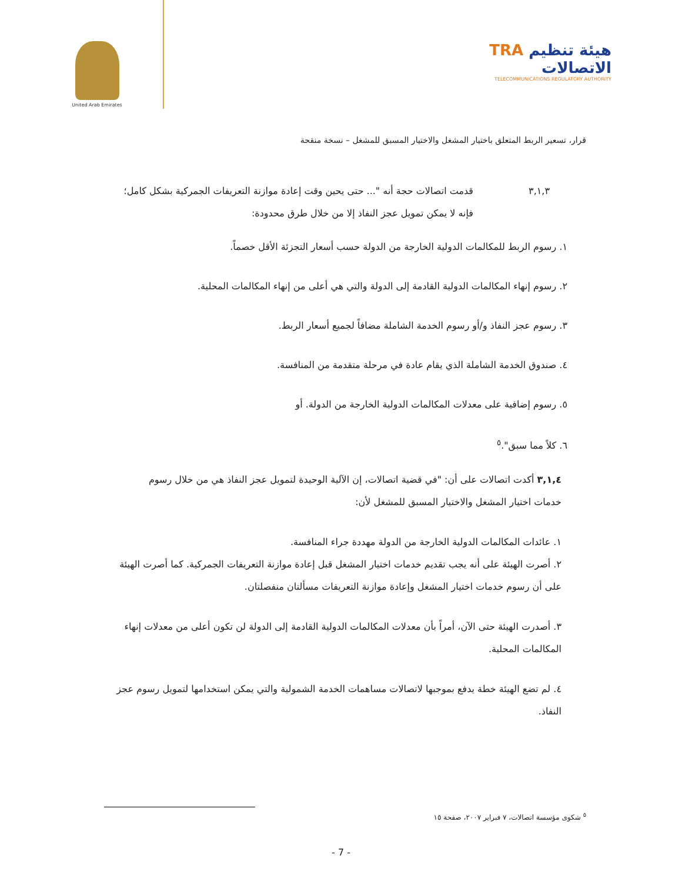United Arab Emirates
TRA هيئة تنظيم الاتصالات
TELECOMMUNICATIONS REGULATORY AUTHORITY
قرار، تسعير الربط المتعلق باختيار المشغل والاختيار المسبق للمشغل – نسخة منقحة
٣,١,٣ قدمت اتصالات حجة أنه "... حتى يحين وقت إعادة موازنة التعريفات الجمركية بشكل كامل؛ فإنه لا يمكن تمويل عجز النفاذ إلا من خلال طرق محدودة:
١. رسوم الربط للمكالمات الدولية الخارجة من الدولة حسب أسعار التجزئة الأقل خصماً.
٢. رسوم إنهاء المكالمات الدولية القادمة إلى الدولة والتي هي أعلى من إنهاء المكالمات المحلية.
٣. رسوم عجز النفاذ و/أو رسوم الخدمة الشاملة مضافاً لجميع أسعار الربط.
٤. صندوق الخدمة الشاملة الذي يقام عادة في مرحلة متقدمة من المنافسة.
٥. رسوم إضافية على معدلات المكالمات الدولية الخارجة من الدولة. أو
٦. كلاً مما سبق".<sup>٥</sup>
٣,١,٤ أكدت اتصالات على أن: "في قضية اتصالات، إن الآلية الوحيدة لتمويل عجز النفاذ هي من خلال رسوم خدمات اختيار المشغل والاختيار المسبق للمشغل لأن:
١. عائدات المكالمات الدولية الخارجة من الدولة مهددة جراء المنافسة.
٢. أصرت الهيئة على أنه يجب تقديم خدمات اختيار المشغل قبل إعادة موازنة التعريفات الجمركية. كما أصرت الهيئة على أن رسوم خدمات اختيار المشغل وإعادة موازنة التعريفات مسألتان منفصلتان.
٣. أصدرت الهيئة حتى الآن، أمراً بأن معدلات المكالمات الدولية القادمة إلى الدولة لن تكون أعلى من معدلات إنهاء المكالمات المحلية.
٤. لم تضع الهيئة خطة يدفع بموجبها لاتصالات مساهمات الخدمة الشمولية والتي يمكن استخدامها لتمويل رسوم عجز النفاذ.
<sup>٥</sup> شكوى مؤسسة اتصالات، ٧ فبراير ٢٠٠٧، صفحة ١٥
- 7 -